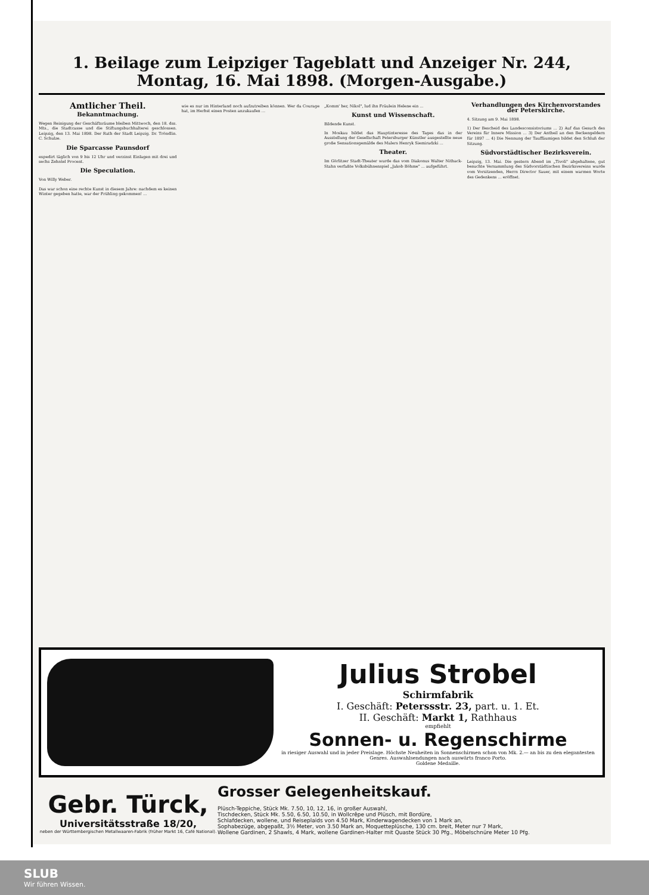1. Beilage zum Leipziger Tageblatt und Anzeiger Nr. 244, Montag, 16. Mai 1898. (Morgen-Ausgabe.)
Amtlicher Theil.
Bekanntmachung.
Wegen Reinigung der Geschäftsräume bleiben Mittwoch, den 18. dss. Mts., die Stadtcasse und die Stiftungsbuchhalterei geschlossen. Leipzig, den 13. Mai 1898. Der Rath der Stadt Leipzig. Dr. Tröndlin. C. Schulze.
Die Sparcasse Paunsdorf
expedirt täglich von 9 bis 12 Uhr und verzinst Einlagen mit drei und sechs Zehntel Procent.
Die Speculation.
Von Willy Weber.
Das war schon eine rechte Kunst in diesem Jahre: nachdem es keinen Winter gegeben hatte, war der Frühling gekommen! ...
wie es nur im Hinterland noch aufzutreiben können. Wer da Courage hat, im Herbst einen Posten anzukaufen ...
„Komm' her, Nikol", lud ihn Fräulein Helene ein ...
Kunst und Wissenschaft.
Bildende Kunst.
In Moskau bildet das Hauptinteresse des Tages das in der Ausstellung der Gesellschaft Petersburger Künstler ausgestellte neue große Sensationsgemälde des Malers Henryk Siemiradzki ...
Theater.
Im Görlitzer Stadt-Theater wurde das vom Diakonus Walter Nithack-Stahn verfaßte Volksbühnenspiel „Jakob Böhme" ... aufgeführt.
Verhandlungen des Kirchenvorstandes der Peterskirche.
4. Sitzung am 9. Mai 1898.
1) Der Bescheid des Landesconsistoriums ... 2) Auf das Gesuch des Vereins für Innere Mission ... 3) Der Antheil an den Beckengeldern für 1897 ... 4) Die Nennung der Tauffäumigen bildet den Schluß der Sitzung.
Südvorstädtischer Bezirksverein.
Leipzig, 13. Mai. Die gestern Abend im „Tivoli" abgehaltene, gut besuchte Versammlung des Südvorstädtischen Bezirksvereins wurde vom Vorsitzenden, Herrn Director Sauer, mit einem warmen Worte des Gedenkens ... eröffnet.
Julius Strobel
Schirmfabrik
I. Geschäft: Peterssstr. 23, part. u. 1. Et.
II. Geschäft: Markt 1, Rathhaus
empfiehlt
Sonnen- u. Regenschirme
in riesiger Auswahl und in jeder Preislage. Höchste Neuheiten in Sonnenschirmen schon von Mk. 2.— an bis zu den elegantesten Genres. Auswahlsendungen nach auswärts franco Porto.
Goldene Medaille.
Gebr. Türck,
Universitätsstraße 18/20,
neben der Württembergischen Metallwaaren-Fabrik (früher Markt 16, Café National).
Grosser Gelegenheitskauf.
Plüsch-Teppiche, Stück Mk. 7.50, 10, 12, 16, in großer Auswahl,
Tischdecken, Stück Mk. 5.50, 6.50, 10.50, in Wollcrêpe und Plüsch, mit Bordüre,
Schlafdecken, wollene, und Reiseplaids von 4.50 Mark, Kinderwagendecken von 1 Mark an,
Sophabezüge, abgepaßt, 3½ Meter, von 3.50 Mark an, Moquetteplüsche, 130 cm. breit, Meter nur 7 Mark,
Wollene Gardinen, 2 Shawls, 4 Mark, wollene Gardinen-Halter mit Quaste Stück 30 Pfg., Möbelschnüre Meter 10 Pfg.
SLUB
Wir führen Wissen.